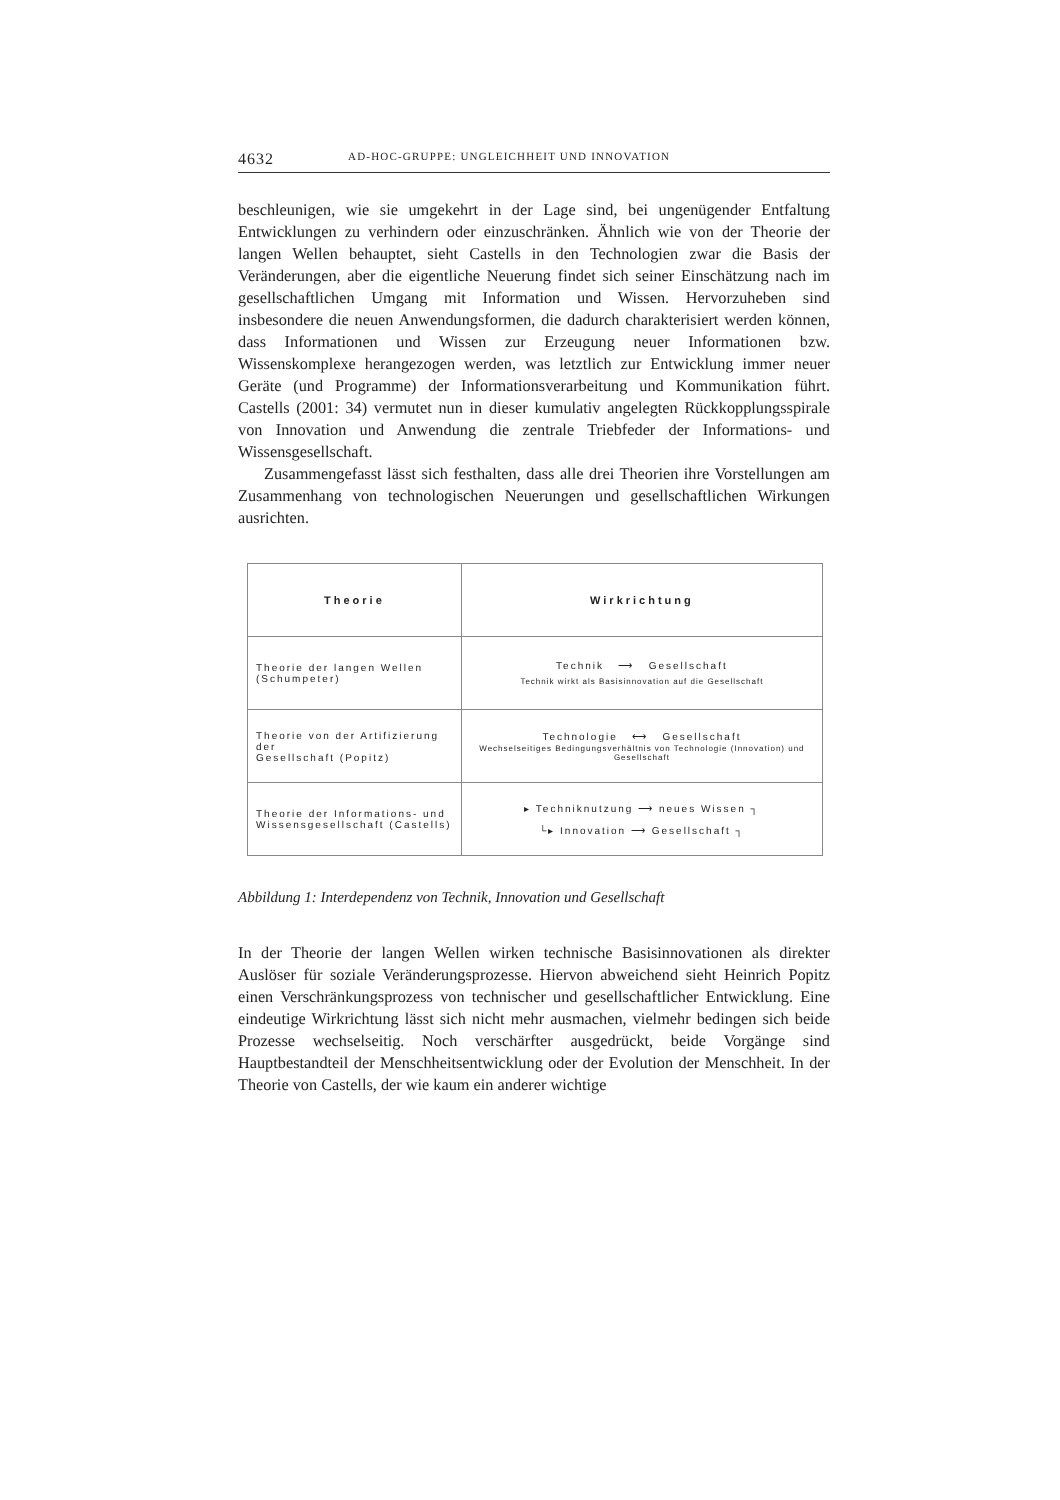4632 AD-HOC-GRUPPE: UNGLEICHHEIT UND INNOVATION
beschleunigen, wie sie umgekehrt in der Lage sind, bei ungenügender Entfaltung Entwicklungen zu verhindern oder einzuschränken. Ähnlich wie von der Theorie der langen Wellen behauptet, sieht Castells in den Technologien zwar die Basis der Veränderungen, aber die eigentliche Neuerung findet sich seiner Einschätzung nach im gesellschaftlichen Umgang mit Information und Wissen. Hervorzuheben sind insbesondere die neuen Anwendungsformen, die dadurch charakterisiert werden können, dass Informationen und Wissen zur Erzeugung neuer Informationen bzw. Wissenskomplexe herangezogen werden, was letztlich zur Entwicklung immer neuer Geräte (und Programme) der Informationsverarbeitung und Kommunikation führt. Castells (2001: 34) vermutet nun in dieser kumulativ angelegten Rückkopplungsspirale von Innovation und Anwendung die zentrale Triebfeder der Informations- und Wissensgesellschaft.
Zusammengefasst lässt sich festhalten, dass alle drei Theorien ihre Vorstellungen am Zusammenhang von technologischen Neuerungen und gesellschaftlichen Wirkungen ausrichten.
| Theorie | Wirkrichtung |
| --- | --- |
| Theorie der langen Wellen (Schumpeter) | Technik ⟶ Gesellschaft Technik wirkt als Basisinnovation auf die Gesellschaft |
| Theorie von der Artifizierung der Gesellschaft (Popitz) | Technologie ⟷ Gesellschaft Wechselseitiges Bedingungsverhältnis von Technologie (Innovation) und Gesellschaft |
| Theorie der Informations- und Wissensgesellschaft (Castells) | ▸ Techniknutzung ⟶ neues Wissen ┐ └▸ Innovation ⟶ Gesellschaft ┐ |
Abbildung 1: Interdependenz von Technik, Innovation und Gesellschaft
In der Theorie der langen Wellen wirken technische Basisinnovationen als direkter Auslöser für soziale Veränderungsprozesse. Hiervon abweichend sieht Heinrich Popitz einen Verschränkungsprozess von technischer und gesellschaftlicher Entwicklung. Eine eindeutige Wirkrichtung lässt sich nicht mehr ausmachen, vielmehr bedingen sich beide Prozesse wechselseitig. Noch verschärfter ausgedrückt, beide Vorgänge sind Hauptbestandteil der Menschheitsentwicklung oder der Evolution der Menschheit. In der Theorie von Castells, der wie kaum ein anderer wichtige